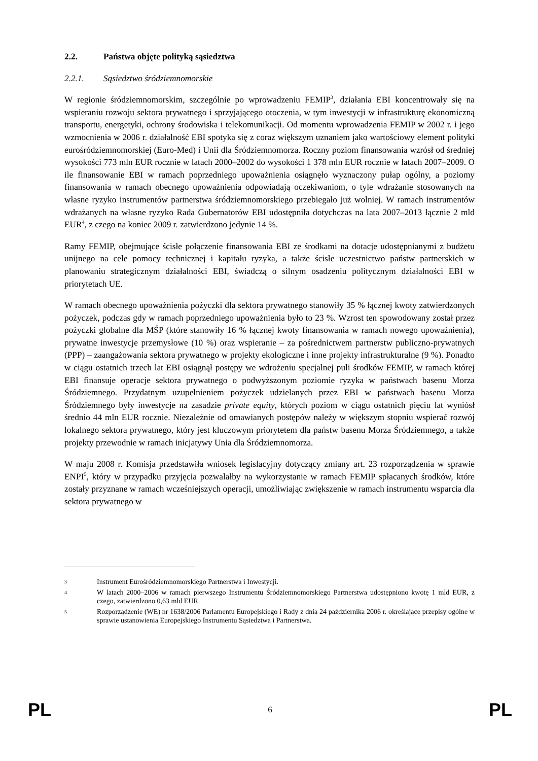2.2. Państwa objęte polityką sąsiedztwa
2.2.1. Sąsiedztwo śródziemnomorskie
W regionie śródziemnomorskim, szczególnie po wprowadzeniu FEMIP<sup>3</sup>, działania EBI koncentrowały się na wspieraniu rozwoju sektora prywatnego i sprzyjającego otoczenia, w tym inwestycji w infrastrukturę ekonomiczną transportu, energetyki, ochrony środowiska i telekomunikacji. Od momentu wprowadzenia FEMIP w 2002 r. i jego wzmocnienia w 2006 r. działalność EBI spotyka się z coraz większym uznaniem jako wartościowy element polityki eurośródziemnomorskiej (Euro-Med) i Unii dla Śródziemnomorza. Roczny poziom finansowania wzrósł od średniej wysokości 773 mln EUR rocznie w latach 2000–2002 do wysokości 1 378 mln EUR rocznie w latach 2007–2009. O ile finansowanie EBI w ramach poprzedniego upoważnienia osiągnęło wyznaczony pułap ogólny, a poziomy finansowania w ramach obecnego upoważnienia odpowiadają oczekiwaniom, o tyle wdrażanie stosowanych na własne ryzyko instrumentów partnerstwa śródziemnomorskiego przebiegało już wolniej. W ramach instrumentów wdrażanych na własne ryzyko Rada Gubernatorów EBI udostępniła dotychczas na lata 2007–2013 łącznie 2 mld EUR<sup>4</sup>, z czego na koniec 2009 r. zatwierdzono jedynie 14 %.
Ramy FEMIP, obejmujące ścisłe połączenie finansowania EBI ze środkami na dotacje udostępnianymi z budżetu unijnego na cele pomocy technicznej i kapitału ryzyka, a także ścisłe uczestnictwo państw partnerskich w planowaniu strategicznym działalności EBI, świadczą o silnym osadzeniu politycznym działalności EBI w priorytetach UE.
W ramach obecnego upoważnienia pożyczki dla sektora prywatnego stanowiły 35 % łącznej kwoty zatwierdzonych pożyczek, podczas gdy w ramach poprzedniego upoważnienia było to 23 %. Wzrost ten spowodowany został przez pożyczki globalne dla MŚP (które stanowiły 16 % łącznej kwoty finansowania w ramach nowego upoważnienia), prywatne inwestycje przemysłowe (10 %) oraz wspieranie – za pośrednictwem partnerstw publiczno-prywatnych (PPP) – zaangażowania sektora prywatnego w projekty ekologiczne i inne projekty infrastrukturalne (9 %). Ponadto w ciągu ostatnich trzech lat EBI osiągnął postępy we wdrożeniu specjalnej puli środków FEMIP, w ramach której EBI finansuje operacje sektora prywatnego o podwyższonym poziomie ryzyka w państwach basenu Morza Śródziemnego. Przydatnym uzupełnieniem pożyczek udzielanych przez EBI w państwach basenu Morza Śródziemnego były inwestycje na zasadzie private equity, których poziom w ciągu ostatnich pięciu lat wyniósł średnio 44 mln EUR rocznie. Niezależnie od omawianych postępów należy w większym stopniu wspierać rozwój lokalnego sektora prywatnego, który jest kluczowym priorytetem dla państw basenu Morza Śródziemnego, a także projekty przewodnie w ramach inicjatywy Unia dla Śródziemnomorza.
W maju 2008 r. Komisja przedstawiła wniosek legislacyjny dotyczący zmiany art. 23 rozporządzenia w sprawie ENPI<sup>5</sup>, który w przypadku przyjęcia pozwalałby na wykorzystanie w ramach FEMIP spłacanych środków, które zostały przyznane w ramach wcześniejszych operacji, umożliwiając zwiększenie w ramach instrumentu wsparcia dla sektora prywatnego w
3 Instrument Eurośródziemnomorskiego Partnerstwa i Inwestycji.
4 W latach 2000–2006 w ramach pierwszego Instrumentu Śródziemnomorskiego Partnerstwa udostępniono kwotę 1 mld EUR, z czego, zatwierdzono 0,63 mld EUR.
5 Rozporządzenie (WE) nr 1638/2006 Parlamentu Europejskiego i Rady z dnia 24 października 2006 r. określające przepisy ogólne w sprawie ustanowienia Europejskiego Instrumentu Sąsiedztwa i Partnerstwa.
PL 6 PL